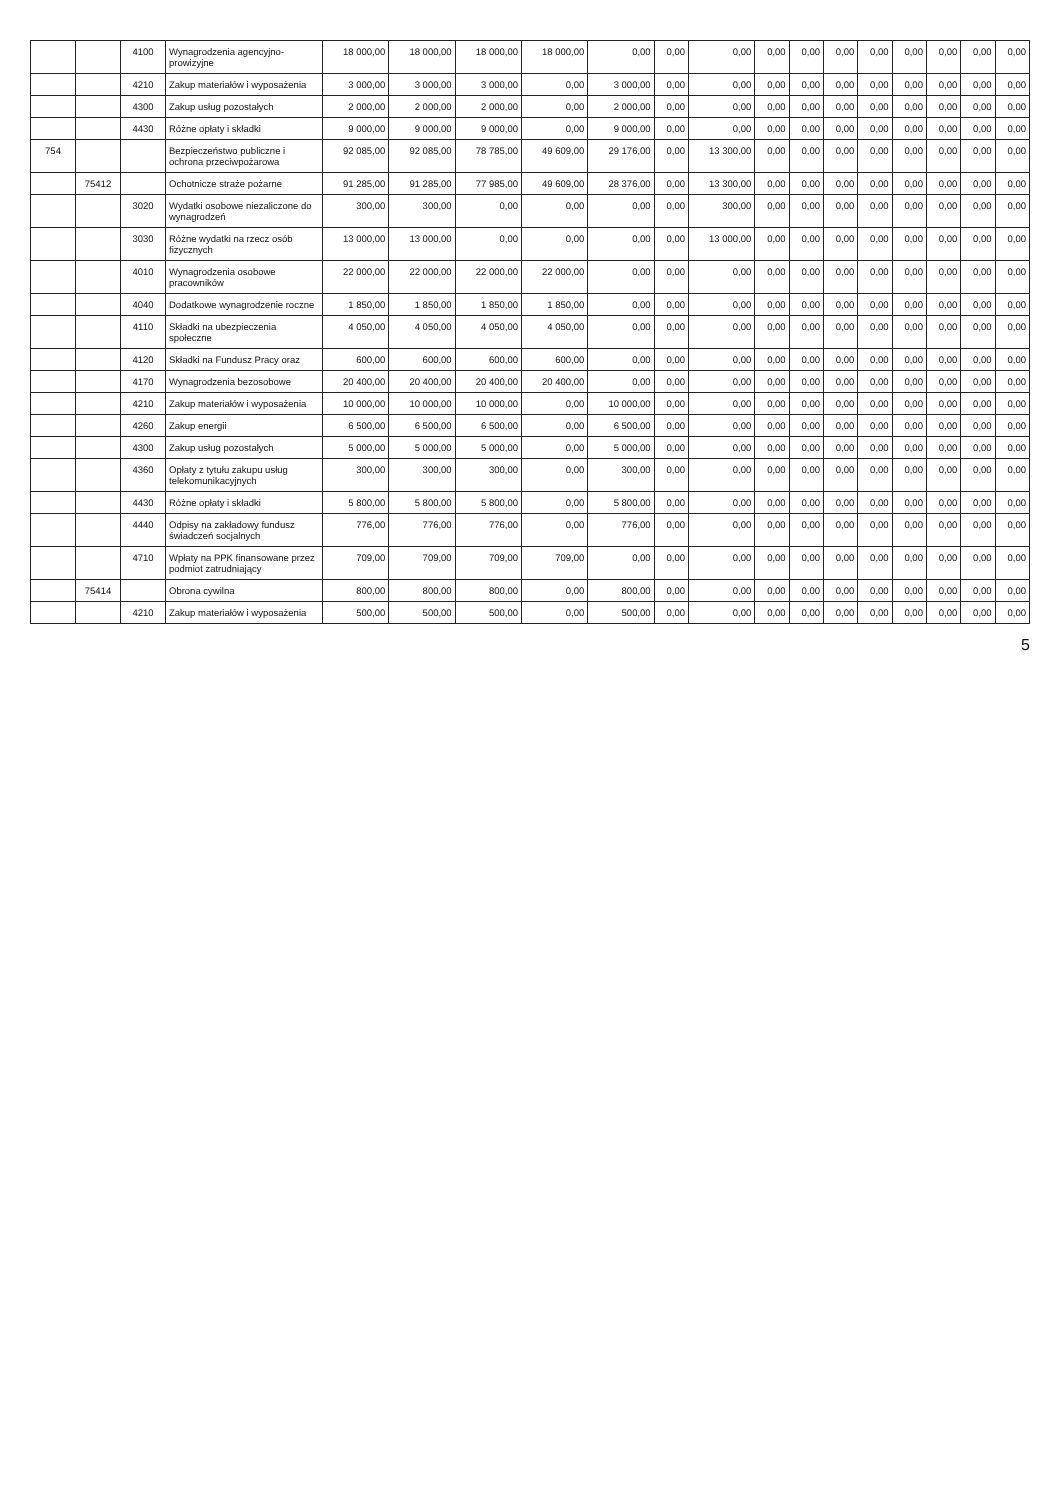| | | 4100 | Wynagrodzenia agencyjno-prowizyjne | 18 000,00 | 18 000,00 | 18 000,00 | 18 000,00 | 0,00 | 0,00 | 0,00 | 0,00 | 0,00 | 0,00 | 0,00 | 0,00 | 0,00 | 0,00 | 0,00 |
| | | 4210 | Zakup materiałów i wyposażenia | 3 000,00 | 3 000,00 | 3 000,00 | 0,00 | 3 000,00 | 0,00 | 0,00 | 0,00 | 0,00 | 0,00 | 0,00 | 0,00 | 0,00 | 0,00 | 0,00 |
| | | 4300 | Zakup usług pozostałych | 2 000,00 | 2 000,00 | 2 000,00 | 0,00 | 2 000,00 | 0,00 | 0,00 | 0,00 | 0,00 | 0,00 | 0,00 | 0,00 | 0,00 | 0,00 | 0,00 |
| | | 4430 | Różne opłaty i składki | 9 000,00 | 9 000,00 | 9 000,00 | 0,00 | 9 000,00 | 0,00 | 0,00 | 0,00 | 0,00 | 0,00 | 0,00 | 0,00 | 0,00 | 0,00 | 0,00 |
| 754 | | | Bezpieczeństwo publiczne i ochrona przeciwpożarowa | 92 085,00 | 92 085,00 | 78 785,00 | 49 609,00 | 29 176,00 | 0,00 | 13 300,00 | 0,00 | 0,00 | 0,00 | 0,00 | 0,00 | 0,00 | 0,00 | 0,00 |
| | 75412 | | Ochotnicze straże pożarne | 91 285,00 | 91 285,00 | 77 985,00 | 49 609,00 | 28 376,00 | 0,00 | 13 300,00 | 0,00 | 0,00 | 0,00 | 0,00 | 0,00 | 0,00 | 0,00 | 0,00 |
| | | 3020 | Wydatki osobowe niezaliczone do wynagrodzeń | 300,00 | 300,00 | 0,00 | 0,00 | 0,00 | 0,00 | 300,00 | 0,00 | 0,00 | 0,00 | 0,00 | 0,00 | 0,00 | 0,00 | 0,00 |
| | | 3030 | Różne wydatki na rzecz osób fizycznych | 13 000,00 | 13 000,00 | 0,00 | 0,00 | 0,00 | 0,00 | 13 000,00 | 0,00 | 0,00 | 0,00 | 0,00 | 0,00 | 0,00 | 0,00 | 0,00 |
| | | 4010 | Wynagrodzenia osobowe pracowników | 22 000,00 | 22 000,00 | 22 000,00 | 22 000,00 | 0,00 | 0,00 | 0,00 | 0,00 | 0,00 | 0,00 | 0,00 | 0,00 | 0,00 | 0,00 | 0,00 |
| | | 4040 | Dodatkowe wynagrodzenie roczne | 1 850,00 | 1 850,00 | 1 850,00 | 1 850,00 | 0,00 | 0,00 | 0,00 | 0,00 | 0,00 | 0,00 | 0,00 | 0,00 | 0,00 | 0,00 | 0,00 |
| | | 4110 | Składki na ubezpieczenia społeczne | 4 050,00 | 4 050,00 | 4 050,00 | 4 050,00 | 0,00 | 0,00 | 0,00 | 0,00 | 0,00 | 0,00 | 0,00 | 0,00 | 0,00 | 0,00 | 0,00 |
| | | 4120 | Składki na Fundusz Pracy oraz | 600,00 | 600,00 | 600,00 | 600,00 | 0,00 | 0,00 | 0,00 | 0,00 | 0,00 | 0,00 | 0,00 | 0,00 | 0,00 | 0,00 | 0,00 |
| | | 4170 | Wynagrodzenia bezosobowe | 20 400,00 | 20 400,00 | 20 400,00 | 20 400,00 | 0,00 | 0,00 | 0,00 | 0,00 | 0,00 | 0,00 | 0,00 | 0,00 | 0,00 | 0,00 | 0,00 |
| | | 4210 | Zakup materiałów i wyposażenia | 10 000,00 | 10 000,00 | 10 000,00 | 0,00 | 10 000,00 | 0,00 | 0,00 | 0,00 | 0,00 | 0,00 | 0,00 | 0,00 | 0,00 | 0,00 | 0,00 |
| | | 4260 | Zakup energii | 6 500,00 | 6 500,00 | 6 500,00 | 0,00 | 6 500,00 | 0,00 | 0,00 | 0,00 | 0,00 | 0,00 | 0,00 | 0,00 | 0,00 | 0,00 | 0,00 |
| | | 4300 | Zakup usług pozostałych | 5 000,00 | 5 000,00 | 5 000,00 | 0,00 | 5 000,00 | 0,00 | 0,00 | 0,00 | 0,00 | 0,00 | 0,00 | 0,00 | 0,00 | 0,00 | 0,00 |
| | | 4360 | Opłaty z tytułu zakupu usług telekomunikacyjnych | 300,00 | 300,00 | 300,00 | 0,00 | 300,00 | 0,00 | 0,00 | 0,00 | 0,00 | 0,00 | 0,00 | 0,00 | 0,00 | 0,00 | 0,00 |
| | | 4430 | Różne opłaty i składki | 5 800,00 | 5 800,00 | 5 800,00 | 0,00 | 5 800,00 | 0,00 | 0,00 | 0,00 | 0,00 | 0,00 | 0,00 | 0,00 | 0,00 | 0,00 | 0,00 |
| | | 4440 | Odpisy na zakładowy fundusz świadczeń socjalnych | 776,00 | 776,00 | 776,00 | 0,00 | 776,00 | 0,00 | 0,00 | 0,00 | 0,00 | 0,00 | 0,00 | 0,00 | 0,00 | 0,00 | 0,00 |
| | | 4710 | Wpłaty na PPK finansowane przez podmiot zatrudniający | 709,00 | 709,00 | 709,00 | 709,00 | 0,00 | 0,00 | 0,00 | 0,00 | 0,00 | 0,00 | 0,00 | 0,00 | 0,00 | 0,00 | 0,00 |
| | 75414 | | Obrona cywilna | 800,00 | 800,00 | 800,00 | 0,00 | 800,00 | 0,00 | 0,00 | 0,00 | 0,00 | 0,00 | 0,00 | 0,00 | 0,00 | 0,00 | 0,00 |
| | | 4210 | Zakup materiałów i wyposażenia | 500,00 | 500,00 | 500,00 | 0,00 | 500,00 | 0,00 | 0,00 | 0,00 | 0,00 | 0,00 | 0,00 | 0,00 | 0,00 | 0,00 | 0,00 |
5